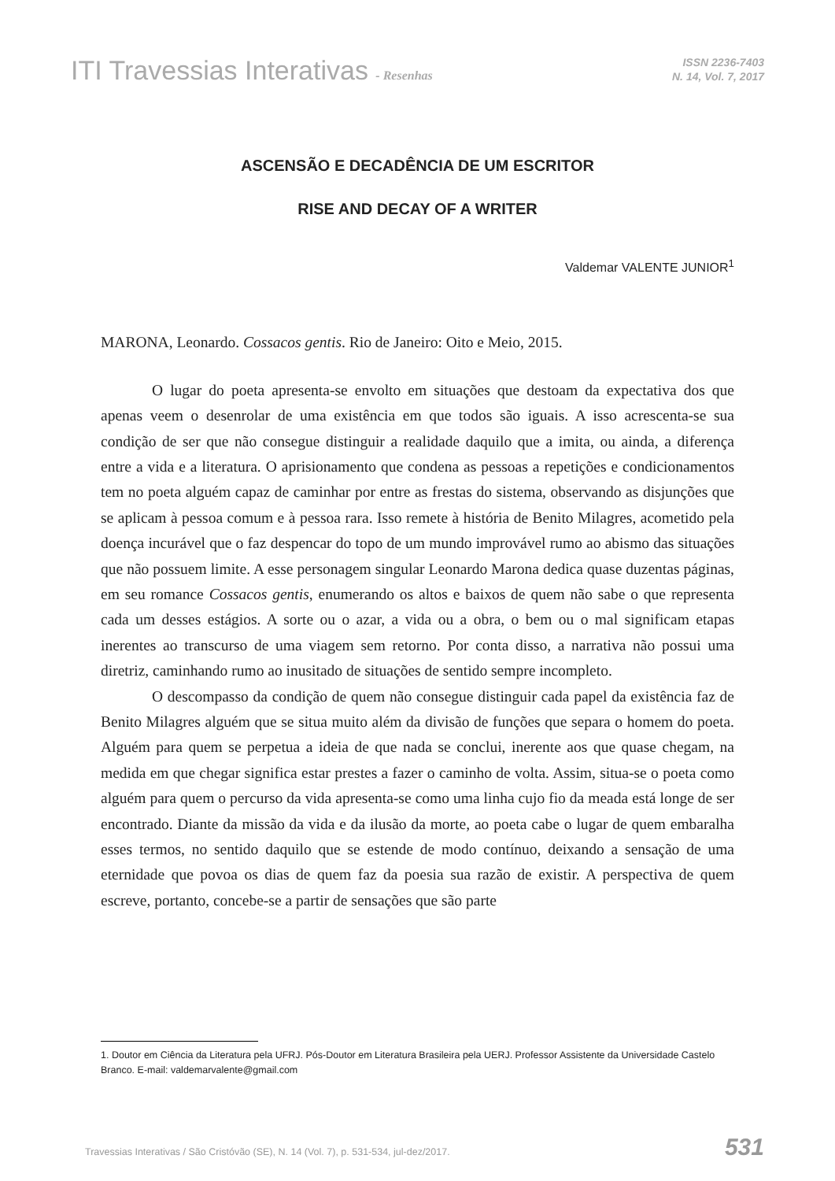ITI Travessias Interativas - Resenhas
ISSN 2236-7403
N. 14, Vol. 7, 2017
ASCENSÃO E DECADÊNCIA DE UM ESCRITOR
RISE AND DECAY OF A WRITER
Valdemar VALENTE JUNIOR<sup>1</sup>
MARONA, Leonardo. Cossacos gentis. Rio de Janeiro: Oito e Meio, 2015.
O lugar do poeta apresenta-se envolto em situações que destoam da expectativa dos que apenas veem o desenrolar de uma existência em que todos são iguais. A isso acrescenta-se sua condição de ser que não consegue distinguir a realidade daquilo que a imita, ou ainda, a diferença entre a vida e a literatura. O aprisionamento que condena as pessoas a repetições e condicionamentos tem no poeta alguém capaz de caminhar por entre as frestas do sistema, observando as disjunções que se aplicam à pessoa comum e à pessoa rara. Isso remete à história de Benito Milagres, acometido pela doença incurável que o faz despencar do topo de um mundo improvável rumo ao abismo das situações que não possuem limite. A esse personagem singular Leonardo Marona dedica quase duzentas páginas, em seu romance Cossacos gentis, enumerando os altos e baixos de quem não sabe o que representa cada um desses estágios. A sorte ou o azar, a vida ou a obra, o bem ou o mal significam etapas inerentes ao transcurso de uma viagem sem retorno. Por conta disso, a narrativa não possui uma diretriz, caminhando rumo ao inusitado de situações de sentido sempre incompleto.
O descompasso da condição de quem não consegue distinguir cada papel da existência faz de Benito Milagres alguém que se situa muito além da divisão de funções que separa o homem do poeta. Alguém para quem se perpetua a ideia de que nada se conclui, inerente aos que quase chegam, na medida em que chegar significa estar prestes a fazer o caminho de volta. Assim, situa-se o poeta como alguém para quem o percurso da vida apresenta-se como uma linha cujo fio da meada está longe de ser encontrado. Diante da missão da vida e da ilusão da morte, ao poeta cabe o lugar de quem embaralha esses termos, no sentido daquilo que se estende de modo contínuo, deixando a sensação de uma eternidade que povoa os dias de quem faz da poesia sua razão de existir. A perspectiva de quem escreve, portanto, concebe-se a partir de sensações que são parte
1. Doutor em Ciência da Literatura pela UFRJ. Pós-Doutor em Literatura Brasileira pela UERJ. Professor Assistente da Universidade Castelo Branco. E-mail: valdemarvalente@gmail.com
Travessias Interativas / São Cristóvão (SE), N. 14 (Vol. 7), p. 531-534, jul-dez/2017. 531